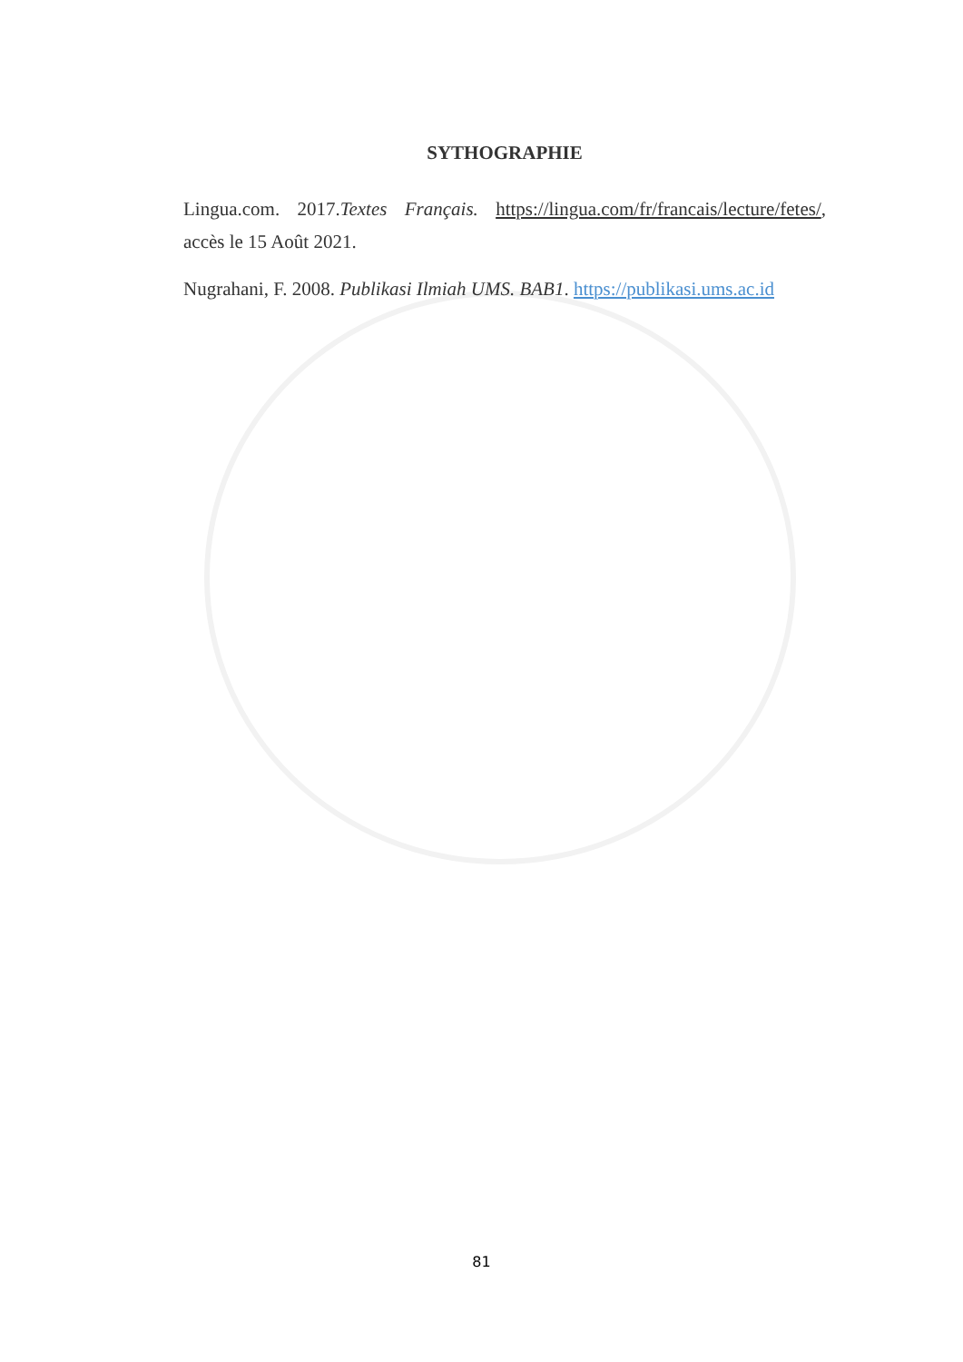SYTHOGRAPHIE
Lingua.com. 2017.Textes Français. https://lingua.com/fr/francais/lecture/fetes/, accès le 15 Août 2021.
Nugrahani, F. 2008. Publikasi Ilmiah UMS. BAB1. https://publikasi.ums.ac.id
81